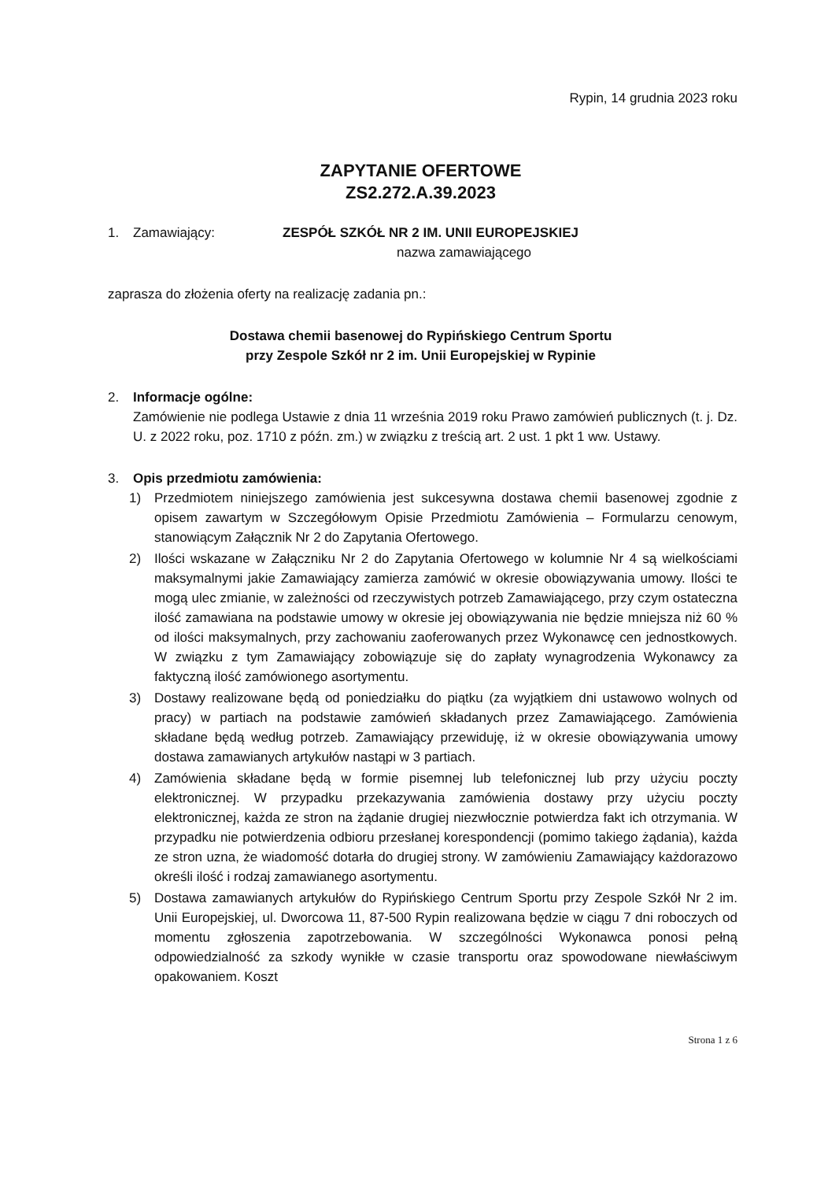Rypin, 14 grudnia 2023 roku
ZAPYTANIE OFERTOWE
ZS2.272.A.39.2023
1. Zamawiający: ZESPÓŁ SZKÓŁ NR 2 IM. UNII EUROPEJSKIEJ
nazwa zamawiającego
zaprasza do złożenia oferty na realizację zadania pn.:
Dostawa chemii basenowej do Rypińskiego Centrum Sportu
przy Zespole Szkół nr 2 im. Unii Europejskiej w Rypinie
2. Informacje ogólne:
Zamówienie nie podlega Ustawie z dnia 11 września 2019 roku Prawo zamówień publicznych (t. j. Dz. U. z 2022 roku, poz. 1710 z późn. zm.) w związku z treścią art. 2 ust. 1 pkt 1 ww. Ustawy.
3. Opis przedmiotu zamówienia:
1) Przedmiotem niniejszego zamówienia jest sukcesywna dostawa chemii basenowej zgodnie z opisem zawartym w Szczegółowym Opisie Przedmiotu Zamówienia – Formularzu cenowym, stanowiącym Załącznik Nr 2 do Zapytania Ofertowego.
2) Ilości wskazane w Załączniku Nr 2 do Zapytania Ofertowego w kolumnie Nr 4 są wielkościami maksymalnymi jakie Zamawiający zamierza zamówić w okresie obowiązywania umowy. Ilości te mogą ulec zmianie, w zależności od rzeczywistych potrzeb Zamawiającego, przy czym ostateczna ilość zamawiana na podstawie umowy w okresie jej obowiązywania nie będzie mniejsza niż 60 % od ilości maksymalnych, przy zachowaniu zaoferowanych przez Wykonawcę cen jednostkowych. W związku z tym Zamawiający zobowiązuje się do zapłaty wynagrodzenia Wykonawcy za faktyczną ilość zamówionego asortymentu.
3) Dostawy realizowane będą od poniedziałku do piątku (za wyjątkiem dni ustawowo wolnych od pracy) w partiach na podstawie zamówień składanych przez Zamawiającego. Zamówienia składane będą według potrzeb. Zamawiający przewiduję, iż w okresie obowiązywania umowy dostawa zamawianych artykułów nastąpi w 3 partiach.
4) Zamówienia składane będą w formie pisemnej lub telefonicznej lub przy użyciu poczty elektronicznej. W przypadku przekazywania zamówienia dostawy przy użyciu poczty elektronicznej, każda ze stron na żądanie drugiej niezwłocznie potwierdza fakt ich otrzymania. W przypadku nie potwierdzenia odbioru przesłanej korespondencji (pomimo takiego żądania), każda ze stron uzna, że wiadomość dotarła do drugiej strony. W zamówieniu Zamawiający każdorazowo określi ilość i rodzaj zamawianego asortymentu.
5) Dostawa zamawianych artykułów do Rypińskiego Centrum Sportu przy Zespole Szkół Nr 2 im. Unii Europejskiej, ul. Dworcowa 11, 87-500 Rypin realizowana będzie w ciągu 7 dni roboczych od momentu zgłoszenia zapotrzebowania. W szczególności Wykonawca ponosi pełną odpowiedzialność za szkody wynikłe w czasie transportu oraz spowodowane niewłaściwym opakowaniem. Koszt
Strona 1 z 6